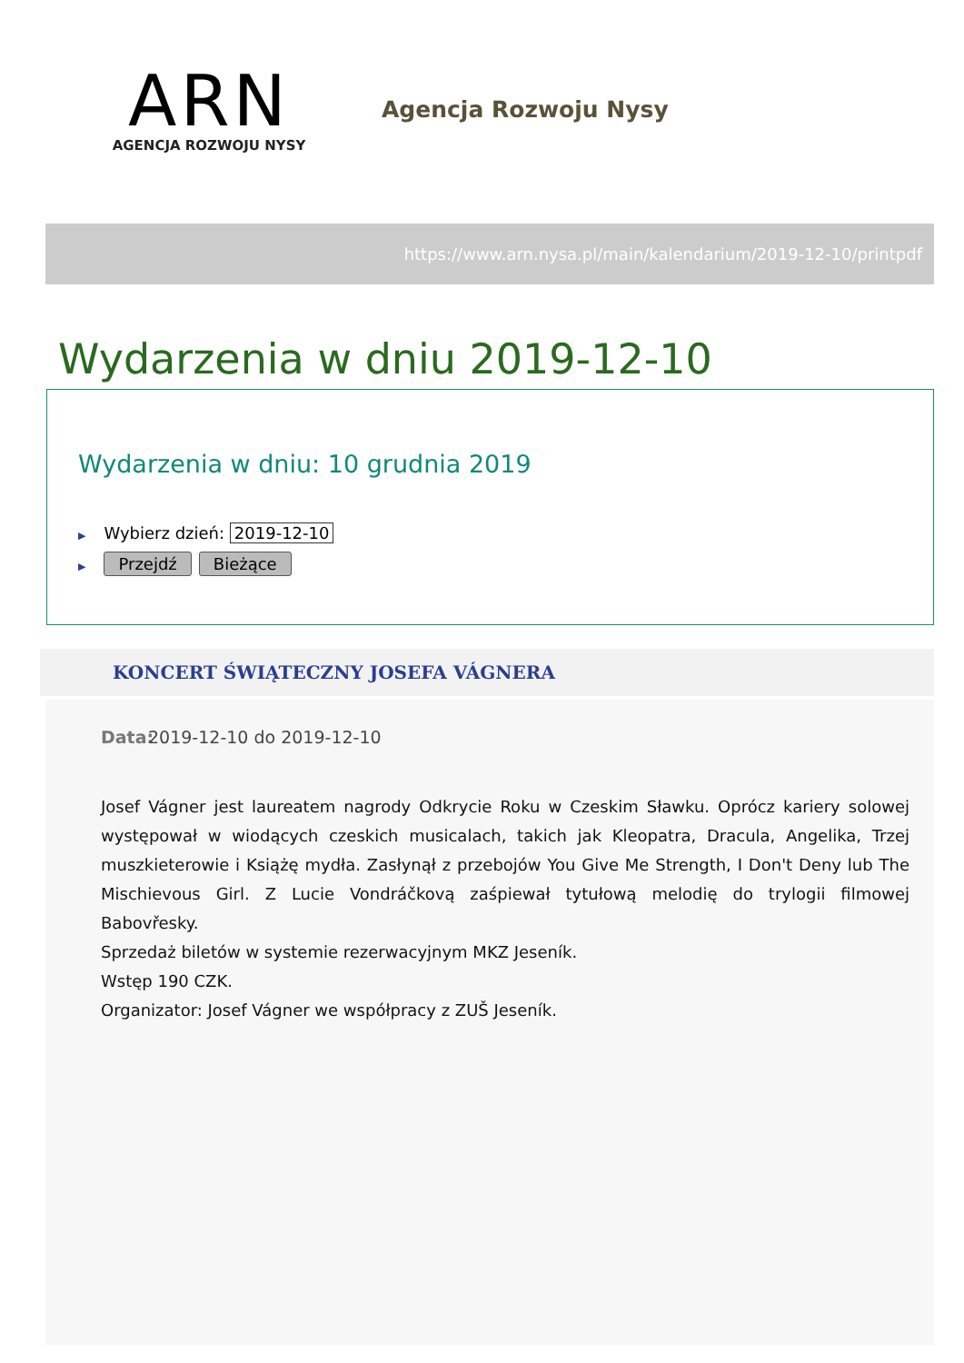ARN
AGENCJA ROZWOJU NYSY
Agencja Rozwoju Nysy
https://www.arn.nysa.pl/main/kalendarium/2019-12-10/printpdf
Wydarzenia w dniu 2019-12-10
Wydarzenia w dniu: 10 grudnia 2019
▶ Wybierz dzień: 2019-12-10
▶ Przejdź Bieżące
KONCERT ŚWIĄTECZNY JOSEFA VÁGNERA
Data: 2019-12-10 do 2019-12-10
Josef Vágner jest laureatem nagrody Odkrycie Roku w Czeskim Sławku. Oprócz kariery solowej występował w wiodących czeskich musicalach, takich jak Kleopatra, Dracula, Angelika, Trzej muszkieterowie i Książę mydła. Zasłynął z przebojów You Give Me Strength, I Don't Deny lub The Mischievous Girl. Z Lucie Vondráčkovą zaśpiewał tytułową melodię do trylogii filmowej Babovřesky.
Sprzedaż biletów w systemie rezerwacyjnym MKZ Jeseník.
Wstęp 190 CZK.
Organizator: Josef Vágner we współpracy z ZUŠ Jeseník.